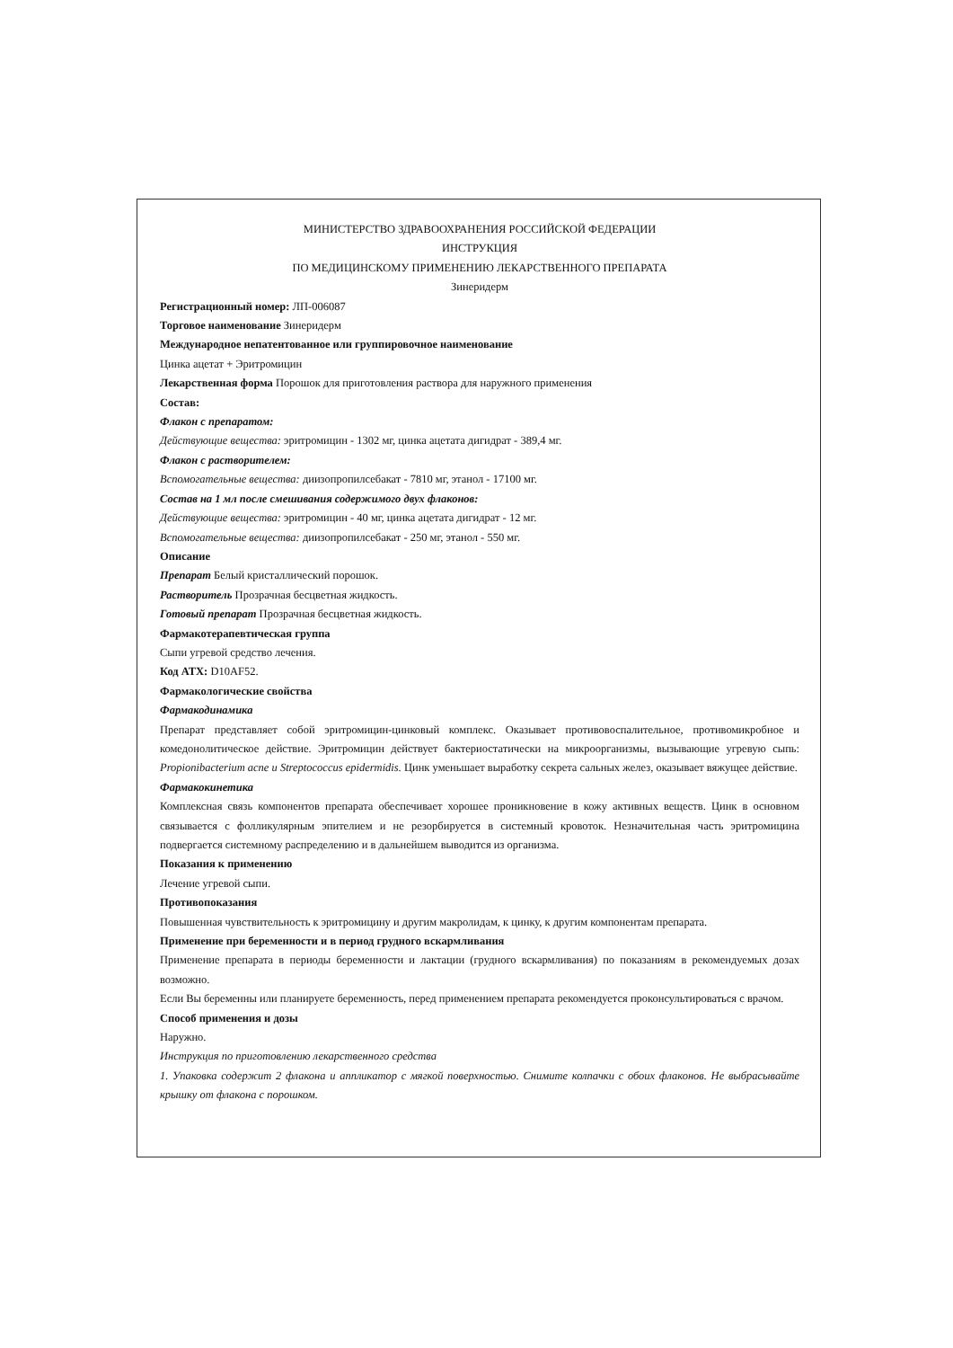МИНИСТЕРСТВО ЗДРАВООХРАНЕНИЯ РОССИЙСКОЙ ФЕДЕРАЦИИ
ИНСТРУКЦИЯ
ПО МЕДИЦИНСКОМУ ПРИМЕНЕНИЮ ЛЕКАРСТВЕННОГО ПРЕПАРАТА
Зинеридерм
Регистрационный номер: ЛП-006087
Торговое наименование Зинеридерм
Международное непатентованное или группировочное наименование
Цинка ацетат + Эритромицин
Лекарственная форма Порошок для приготовления раствора для наружного применения
Состав:
Флакон с препаратом:
Действующие вещества: эритромицин - 1302 мг, цинка ацетата дигидрат - 389,4 мг.
Флакон с растворителем:
Вспомогательные вещества: диизопропилсебакат - 7810 мг, этанол - 17100 мг.
Состав на 1 мл после смешивания содержимого двух флаконов:
Действующие вещества: эритромицин - 40 мг, цинка ацетата дигидрат - 12 мг.
Вспомогательные вещества: диизопропилсебакат - 250 мг, этанол - 550 мг.
Описание
Препарат Белый кристаллический порошок.
Растворитель Прозрачная бесцветная жидкость.
Готовый препарат Прозрачная бесцветная жидкость.
Фармакотерапевтическая группа
Сыпи угревой средство лечения.
Код АТХ: D10AF52.
Фармакологические свойства
Фармакодинамика
Препарат представляет собой эритромицин-цинковый комплекс. Оказывает противовоспалительное, противомикробное и комедонолитическое действие. Эритромицин действует бактериостатически на микроорганизмы, вызывающие угревую сыпь: Propionibacterium acne и Streptococcus epidermidis. Цинк уменьшает выработку секрета сальных желез, оказывает вяжущее действие.
Фармакокинетика
Комплексная связь компонентов препарата обеспечивает хорошее проникновение в кожу активных веществ. Цинк в основном связывается с фолликулярным эпителием и не резорбируется в системный кровоток. Незначительная часть эритромицина подвергается системному распределению и в дальнейшем выводится из организма.
Показания к применению
Лечение угревой сыпи.
Противопоказания
Повышенная чувствительность к эритромицину и другим макролидам, к цинку, к другим компонентам препарата.
Применение при беременности и в период грудного вскармливания
Применение препарата в периоды беременности и лактации (грудного вскармливания) по показаниям в рекомендуемых дозах возможно.
Если Вы беременны или планируете беременность, перед применением препарата рекомендуется проконсультироваться с врачом.
Способ применения и дозы
Наружно.
Инструкция по приготовлению лекарственного средства
1. Упаковка содержит 2 флакона и аппликатор с мягкой поверхностью. Снимите колпачки с обоих флаконов. Не выбрасывайте крышку от флакона с порошком.